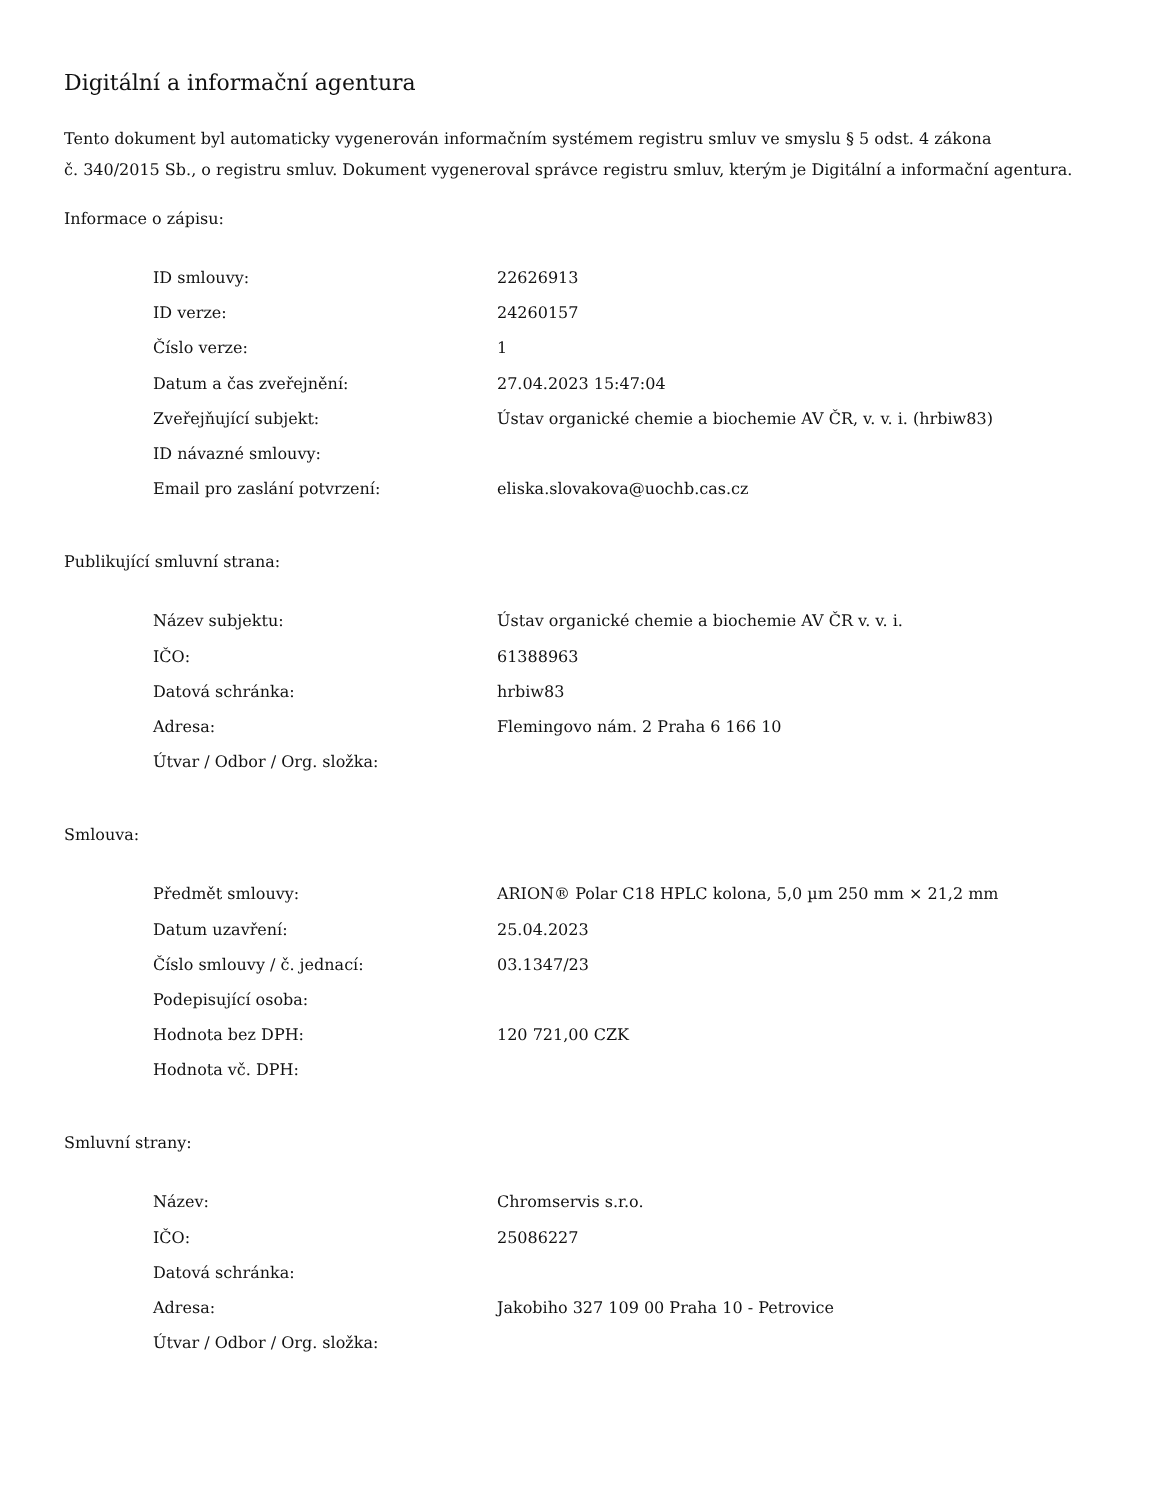Digitální a informační agentura
Tento dokument byl automaticky vygenerován informačním systémem registru smluv ve smyslu § 5 odst. 4 zákona
č. 340/2015 Sb., o registru smluv. Dokument vygeneroval správce registru smluv, kterým je Digitální a informační agentura.
Informace o zápisu:
| ID smlouvy: | 22626913 |
| ID verze: | 24260157 |
| Číslo verze: | 1 |
| Datum a čas zveřejnění: | 27.04.2023 15:47:04 |
| Zveřejňující subjekt: | Ústav organické chemie a biochemie AV ČR, v. v. i. (hrbiw83) |
| ID návazné smlouvy: | |
| Email pro zaslání potvrzení: | eliska.slovakova@uochb.cas.cz |
Publikující smluvní strana:
| Název subjektu: | Ústav organické chemie a biochemie AV ČR v. v. i. |
| IČO: | 61388963 |
| Datová schránka: | hrbiw83 |
| Adresa: | Flemingovo nám. 2 Praha 6 166 10 |
| Útvar / Odbor / Org. složka: | |
Smlouva:
| Předmět smlouvy: | ARION® Polar C18 HPLC kolona, 5,0 µm 250 mm × 21,2 mm |
| Datum uzavření: | 25.04.2023 |
| Číslo smlouvy / č. jednací: | 03.1347/23 |
| Podepisující osoba: | |
| Hodnota bez DPH: | 120 721,00 CZK |
| Hodnota vč. DPH: | |
Smluvní strany:
| Název: | Chromservis s.r.o. |
| IČO: | 25086227 |
| Datová schránka: | |
| Adresa: | Jakobiho 327 109 00 Praha 10 - Petrovice |
| Útvar / Odbor / Org. složka: | |